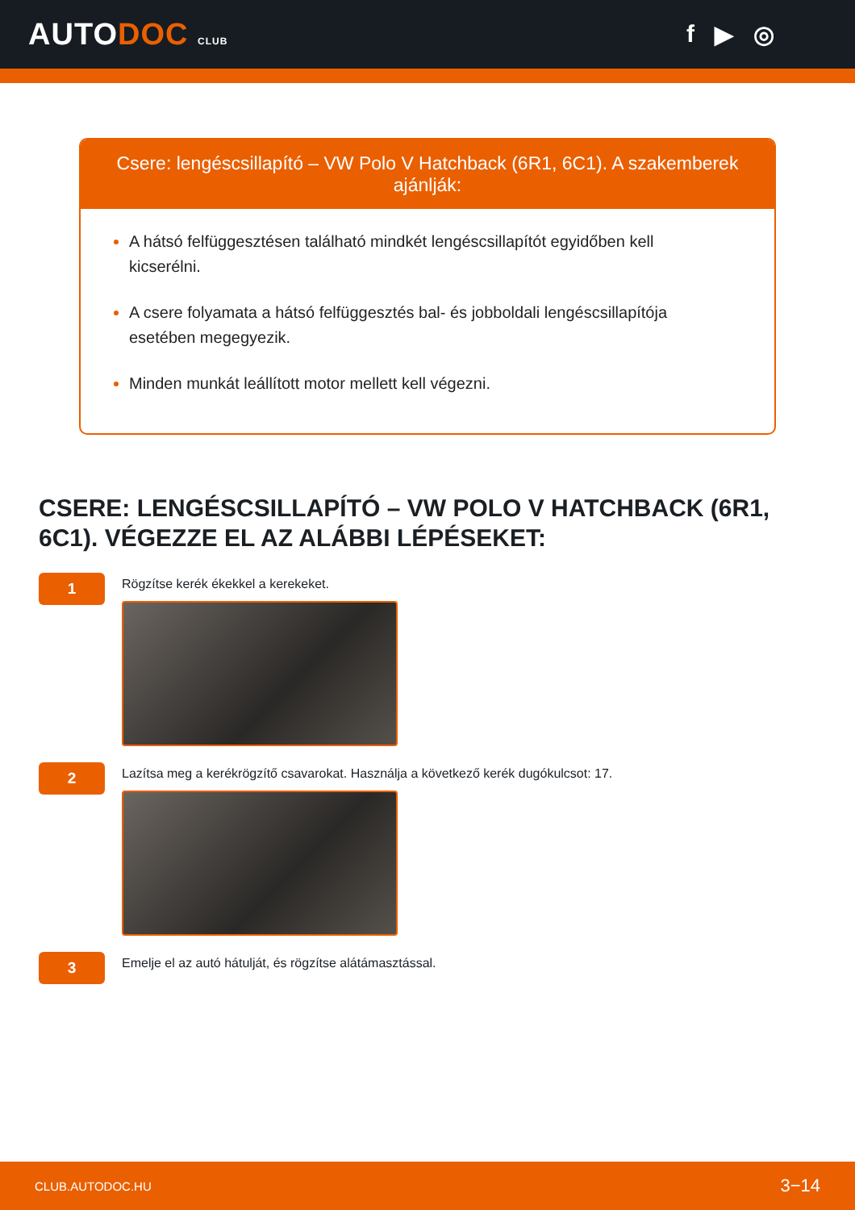AUTODOC CLUB
f ▶ ◎
Csere: lengéscsillapító – VW Polo V Hatchback (6R1, 6C1). A szakemberek ajánlják:
A hátsó felfüggesztésen található mindkét lengéscsillapítót egyidőben kell kicserélni.
A csere folyamata a hátsó felfüggesztés bal- és jobboldali lengéscsillapítója esetében megegyezik.
Minden munkát leállított motor mellett kell végezni.
CSERE: LENGÉSCSILLAPÍTÓ – VW POLO V HATCHBACK (6R1, 6C1). VÉGEZZE EL AZ ALÁBBI LÉPÉSEKET:
1
Rögzítse kerék ékekkel a kerekeket.
2
Lazítsa meg a kerékrögzítő csavarokat. Használja a következő kerék dugókulcsot: 17.
3
Emelje el az autó hátulját, és rögzítse alátámasztással.
CLUB.AUTODOC.HU 3−14